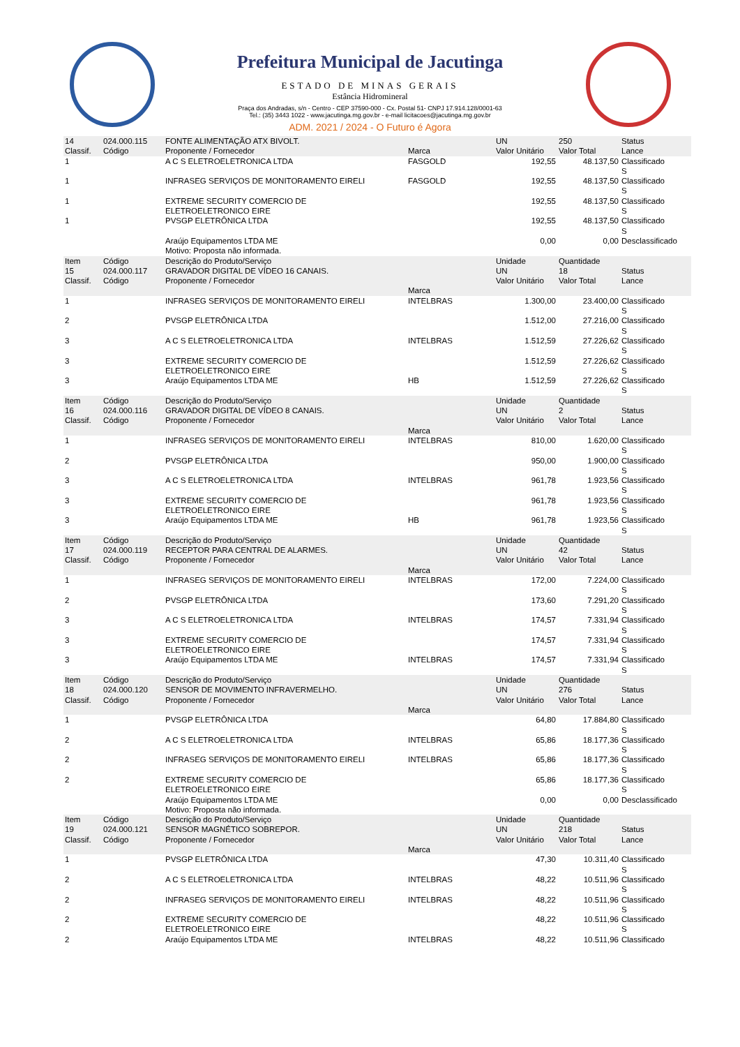Prefeitura Municipal de Jacutinga
ESTADO DE MINAS GERAIS
Estância Hidromineral
Praça dos Andradas, s/n - Centro - CEP 37590-000 - Cx. Postal 51- CNPJ 17.914.128/0001-63
Tel.: (35) 3443 1022 - www.jacutinga.mg.gov.br - e-mail licitacoes@jacutinga.mg.gov.br
ADM. 2021 / 2024 - O Futuro é Agora
| 14 Classif. | 024.000.115 Código | FONTE ALIMENTAÇÃO ATX BIVOLT. Proponente / Fornecedor | Marca | UN Valor Unitário | 250 Valor Total | Status Lance |
| 1 | | A C S ELETROELETRONICA LTDA | FASGOLD | 192,55 | 48.137,50 | Classificado S |
| 1 | | INFRASEG SERVIÇOS DE MONITORAMENTO EIRELI | FASGOLD | 192,55 | 48.137,50 | Classificado S |
| 1 | | EXTREME SECURITY COMERCIO DE ELETROELETRONICO EIRE | | 192,55 | 48.137,50 | Classificado S |
| 1 | | PVSGP ELETRÔNICA LTDA | | 192,55 | 48.137,50 | Classificado S |
| | | Araújo Equipamentos LTDA ME Motivo: Proposta não informada. | | 0,00 | 0,00 | Desclassificado |
| Item 15 Classif. | Código 024.000.117 Código | Descrição do Produto/Serviço GRAVADOR DIGITAL DE VÍDEO 16 CANAIS. Proponente / Fornecedor | Marca | Unidade UN Valor Unitário | Quantidade 18 Valor Total | Status Lance |
| 1 | | INFRASEG SERVIÇOS DE MONITORAMENTO EIRELI | INTELBRAS | 1.300,00 | 23.400,00 | Classificado S |
| 2 | | PVSGP ELETRÔNICA LTDA | | 1.512,00 | 27.216,00 | Classificado S |
| 3 | | A C S ELETROELETRONICA LTDA | INTELBRAS | 1.512,59 | 27.226,62 | Classificado S |
| 3 | | EXTREME SECURITY COMERCIO DE ELETROELETRONICO EIRE | | 1.512,59 | 27.226,62 | Classificado S |
| 3 | | Araújo Equipamentos LTDA ME | HB | 1.512,59 | 27.226,62 | Classificado S |
| Item 16 Classif. | Código 024.000.116 Código | Descrição do Produto/Serviço GRAVADOR DIGITAL DE VÍDEO 8 CANAIS. Proponente / Fornecedor | Marca | Unidade UN Valor Unitário | Quantidade 2 Valor Total | Status Lance |
| 1 | | INFRASEG SERVIÇOS DE MONITORAMENTO EIRELI | INTELBRAS | 810,00 | 1.620,00 | Classificado S |
| 2 | | PVSGP ELETRÔNICA LTDA | | 950,00 | 1.900,00 | Classificado S |
| 3 | | A C S ELETROELETRONICA LTDA | INTELBRAS | 961,78 | 1.923,56 | Classificado S |
| 3 | | EXTREME SECURITY COMERCIO DE ELETROELETRONICO EIRE | | 961,78 | 1.923,56 | Classificado S |
| 3 | | Araújo Equipamentos LTDA ME | HB | 961,78 | 1.923,56 | Classificado S |
| Item 17 Classif. | Código 024.000.119 Código | Descrição do Produto/Serviço RECEPTOR PARA CENTRAL DE ALARMES. Proponente / Fornecedor | Marca | Unidade UN Valor Unitário | Quantidade 42 Valor Total | Status Lance |
| 1 | | INFRASEG SERVIÇOS DE MONITORAMENTO EIRELI | INTELBRAS | 172,00 | 7.224,00 | Classificado S |
| 2 | | PVSGP ELETRÔNICA LTDA | | 173,60 | 7.291,20 | Classificado S |
| 3 | | A C S ELETROELETRONICA LTDA | INTELBRAS | 174,57 | 7.331,94 | Classificado S |
| 3 | | EXTREME SECURITY COMERCIO DE ELETROELETRONICO EIRE | | 174,57 | 7.331,94 | Classificado S |
| 3 | | Araújo Equipamentos LTDA ME | INTELBRAS | 174,57 | 7.331,94 | Classificado S |
| Item 18 Classif. | Código 024.000.120 Código | Descrição do Produto/Serviço SENSOR DE MOVIMENTO INFRAVERMELHO. Proponente / Fornecedor | Marca | Unidade UN Valor Unitário | Quantidade 276 Valor Total | Status Lance |
| 1 | | PVSGP ELETRÔNICA LTDA | | 64,80 | 17.884,80 | Classificado S |
| 2 | | A C S ELETROELETRONICA LTDA | INTELBRAS | 65,86 | 18.177,36 | Classificado S |
| 2 | | INFRASEG SERVIÇOS DE MONITORAMENTO EIRELI | INTELBRAS | 65,86 | 18.177,36 | Classificado S |
| 2 | | EXTREME SECURITY COMERCIO DE ELETROELETRONICO EIRE | | 65,86 | 18.177,36 | Classificado S |
| | | Araújo Equipamentos LTDA ME Motivo: Proposta não informada. | | 0,00 | 0,00 | Desclassificado |
| Item 19 Classif. | Código 024.000.121 Código | Descrição do Produto/Serviço SENSOR MAGNÉTICO SOBREPOR. Proponente / Fornecedor | Marca | Unidade UN Valor Unitário | Quantidade 218 Valor Total | Status Lance |
| 1 | | PVSGP ELETRÔNICA LTDA | | 47,30 | 10.311,40 | Classificado S |
| 2 | | A C S ELETROELETRONICA LTDA | INTELBRAS | 48,22 | 10.511,96 | Classificado S |
| 2 | | INFRASEG SERVIÇOS DE MONITORAMENTO EIRELI | INTELBRAS | 48,22 | 10.511,96 | Classificado S |
| 2 | | EXTREME SECURITY COMERCIO DE ELETROELETRONICO EIRE | | 48,22 | 10.511,96 | Classificado S |
| 2 | | Araújo Equipamentos LTDA ME | INTELBRAS | 48,22 | 10.511,96 | Classificado |